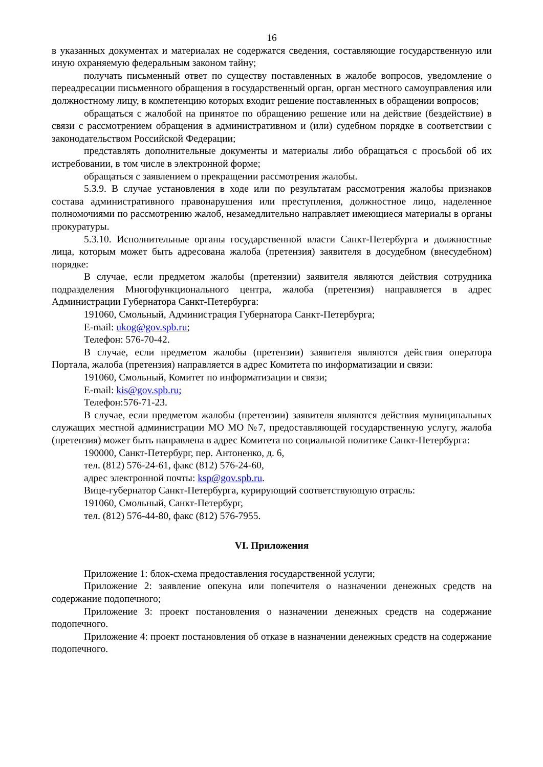16
в указанных документах и материалах не содержатся сведения, составляющие государственную или иную охраняемую федеральным законом тайну;
получать письменный ответ по существу поставленных в жалобе вопросов, уведомление о переадресации письменного обращения в государственный орган, орган местного самоуправления или должностному лицу, в компетенцию которых входит решение поставленных в обращении вопросов;
обращаться с жалобой на принятое по обращению решение или на действие (бездействие) в связи с рассмотрением обращения в административном и (или) судебном порядке в соответствии с законодательством Российской Федерации;
представлять дополнительные документы и материалы либо обращаться с просьбой об их истребовании, в том числе в электронной форме;
обращаться с заявлением о прекращении рассмотрения жалобы.
5.3.9. В случае установления в ходе или по результатам рассмотрения жалобы признаков состава административного правонарушения или преступления, должностное лицо, наделенное полномочиями по рассмотрению жалоб, незамедлительно направляет имеющиеся материалы в органы прокуратуры.
5.3.10. Исполнительные органы государственной власти Санкт-Петербурга и должностные лица, которым может быть адресована жалоба (претензия) заявителя в досудебном (внесудебном) порядке:
В случае, если предметом жалобы (претензии) заявителя являются действия сотрудника подразделения Многофункционального центра, жалоба (претензия) направляется в адрес Администрации Губернатора Санкт-Петербурга:
191060, Смольный, Администрация Губернатора Санкт-Петербурга;
E-mail: ukog@gov.spb.ru;
Телефон: 576-70-42.
В случае, если предметом жалобы (претензии) заявителя являются действия оператора Портала, жалоба (претензия) направляется в адрес Комитета по информатизации и связи:
191060, Смольный, Комитет по информатизации и связи;
E-mail: kis@gov.spb.ru;
Телефон:576-71-23.
В случае, если предметом жалобы (претензии) заявителя являются действия муниципальных служащих местной администрации МО МО №7, предоставляющей государственную услугу, жалоба (претензия) может быть направлена в адрес Комитета по социальной политике Санкт-Петербурга:
190000, Санкт-Петербург, пер. Антоненко, д. 6,
тел. (812) 576-24-61, факс (812) 576-24-60,
адрес электронной почты: ksp@gov.spb.ru.
Вице-губернатор Санкт-Петербурга, курирующий соответствующую отрасль:
191060, Смольный, Санкт-Петербург,
тел. (812) 576-44-80, факс (812) 576-7955.
VI. Приложения
Приложение 1: блок-схема предоставления государственной услуги;
Приложение 2: заявление опекуна или попечителя о назначении денежных средств на содержание подопечного;
Приложение 3: проект постановления о назначении денежных средств на содержание подопечного.
Приложение 4: проект постановления об отказе в назначении денежных средств на содержание подопечного.